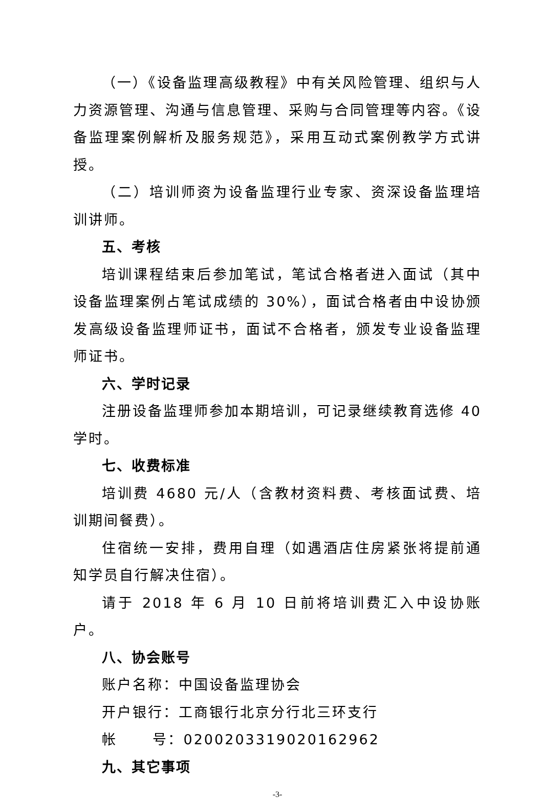（一）《设备监理高级教程》中有关风险管理、组织与人力资源管理、沟通与信息管理、采购与合同管理等内容。《设备监理案例解析及服务规范》，采用互动式案例教学方式讲授。
（二）培训师资为设备监理行业专家、资深设备监理培训讲师。
五、考核
培训课程结束后参加笔试，笔试合格者进入面试（其中设备监理案例占笔试成绩的 30%），面试合格者由中设协颁发高级设备监理师证书，面试不合格者，颁发专业设备监理师证书。
六、学时记录
注册设备监理师参加本期培训，可记录继续教育选修 40 学时。
七、收费标准
培训费 4680 元/人（含教材资料费、考核面试费、培训期间餐费）。
住宿统一安排，费用自理（如遇酒店住房紧张将提前通知学员自行解决住宿）。
请于 2018 年 6 月 10 日前将培训费汇入中设协账户。
八、协会账号
账户名称：中国设备监理协会
开户银行：工商银行北京分行北三环支行
帐 号：0200203319020162962
九、其它事项
-3-